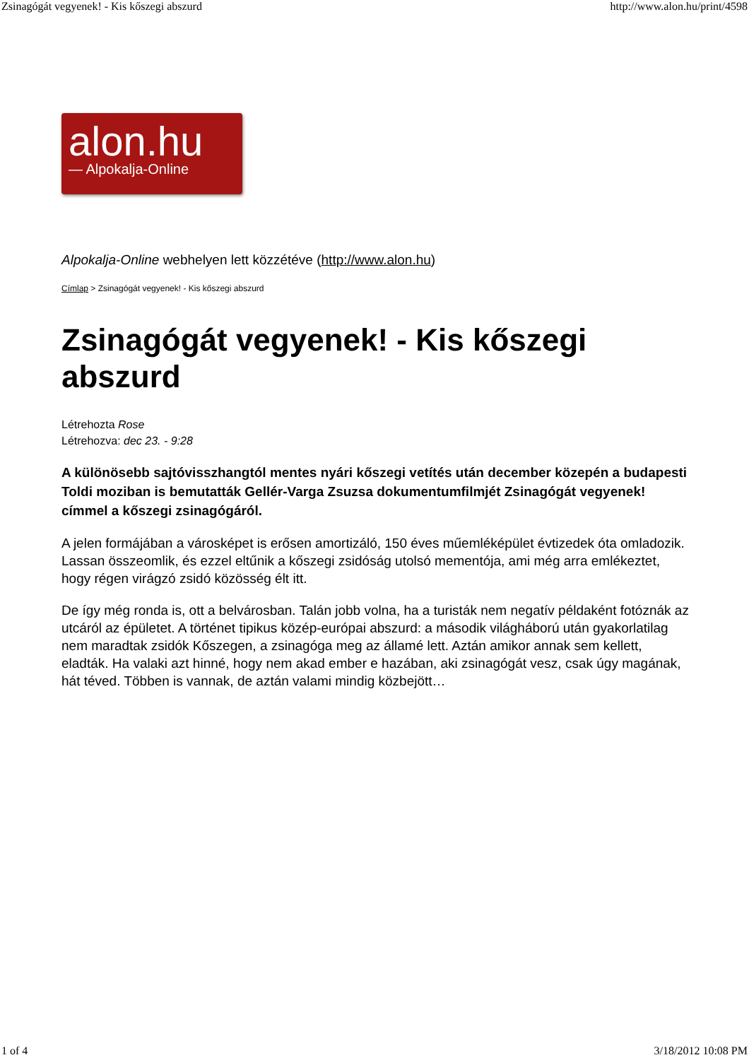Zsinagógát vegyenek! - Kis kőszegi abszurd http://www.alon.hu/print/4598
alon.hu
— Alpokalja-Online
Alpokalja-Online webhelyen lett közzétéve (http://www.alon.hu)
Címlap > Zsinagógát vegyenek! - Kis kőszegi abszurd
Zsinagógát vegyenek! - Kis kőszegi abszurd
Létrehozta Rose
Létrehozva: dec 23. - 9:28
A különösebb sajtóvisszhangtól mentes nyári kőszegi vetítés után december közepén a budapesti Toldi moziban is bemutatták Gellér-Varga Zsuzsa dokumentumfilmjét Zsinagógát vegyenek! címmel a kőszegi zsinagógáról.
A jelen formájában a városképet is erősen amortizáló, 150 éves műemléképület évtizedek óta omladozik. Lassan összeomlik, és ezzel eltűnik a kőszegi zsidóság utolsó mementója, ami még arra emlékeztet, hogy régen virágzó zsidó közösség élt itt.
De így még ronda is, ott a belvárosban. Talán jobb volna, ha a turisták nem negatív példaként fotóznák az utcáról az épületet. A történet tipikus közép-európai abszurd: a második világháború után gyakorlatilag nem maradtak zsidók Kőszegen, a zsinagóga meg az államé lett. Aztán amikor annak sem kellett, eladták. Ha valaki azt hinné, hogy nem akad ember e hazában, aki zsinagógát vesz, csak úgy magának, hát téved. Többen is vannak, de aztán valami mindig közbejött…
1 of 4 3/18/2012 10:08 PM